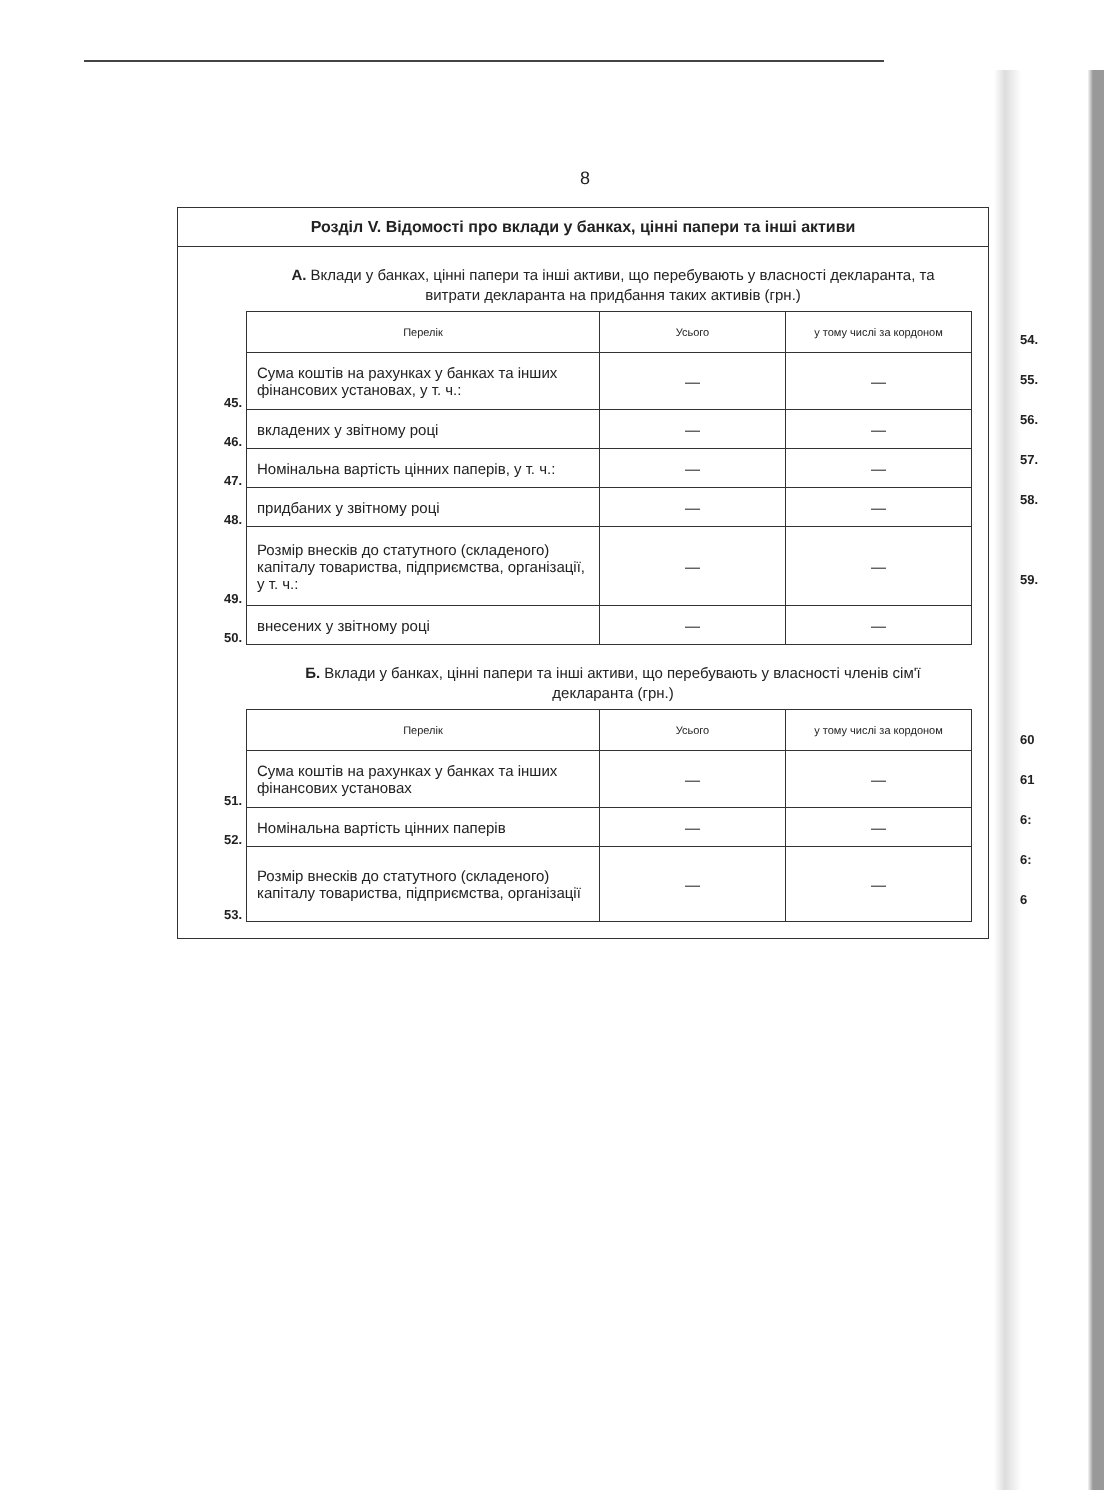8
Розділ V. Відомості про вклади у банках, цінні папери та інші активи
А. Вклади у банках, цінні папери та інші активи, що перебувають у власності декларанта, та витрати декларанта на придбання таких активів (грн.)
| | Перелік | Усього | у тому числі за кордоном |
| 45. | Сума коштів на рахунках у банках та інших фінансових установах, у т. ч.: | — | — |
| 46. | вкладених у звітному році | — | — |
| 47. | Номінальна вартість цінних паперів, у т. ч.: | — | — |
| 48. | придбаних у звітному році | — | — |
| 49. | Розмір внесків до статутного (складеного) капіталу товариства, підприємства, організації, у т. ч.: | — | — |
| 50. | внесених у звітному році | — | — |
Б. Вклади у банках, цінні папери та інші активи, що перебувають у власності членів сім'ї декларанта (грн.)
| | Перелік | Усього | у тому числі за кордоном |
| 51. | Сума коштів на рахунках у банках та інших фінансових установах | — | — |
| 52. | Номінальна вартість цінних паперів | — | — |
| 53. | Розмір внесків до статутного (складеного) капіталу товариства, підприємства, організації | — | — |
54.
55.
56.
57.
58.
59.
60
61
6:
6:
6